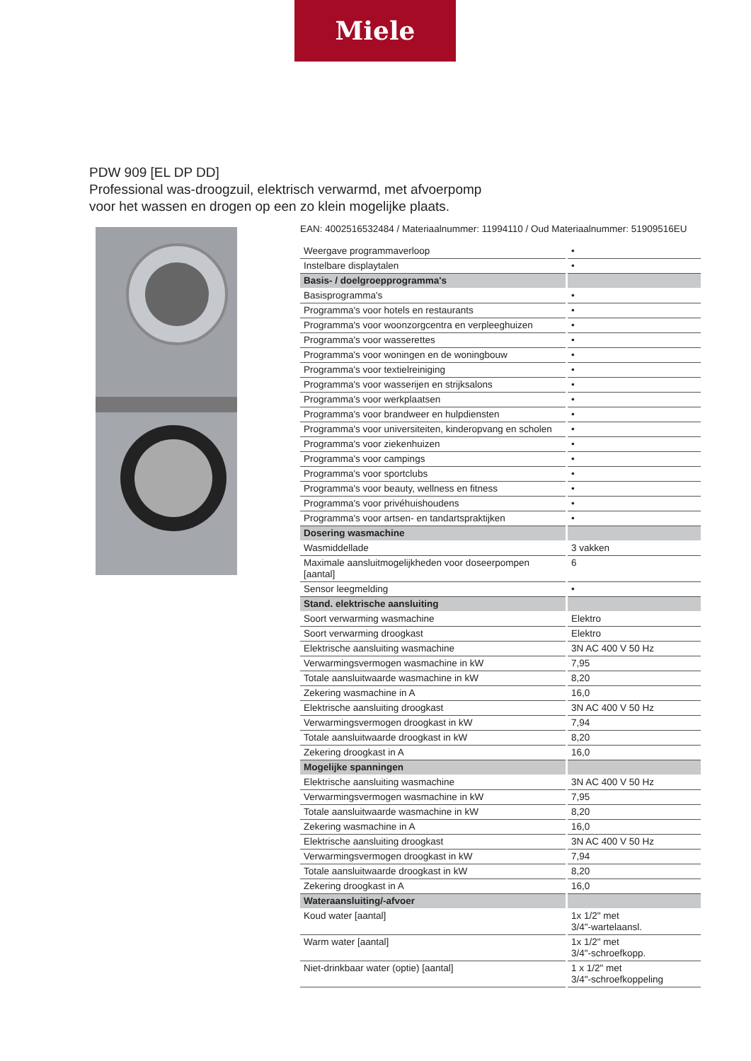Miele
PDW 909 [EL DP DD]
Professional was-droogzuil, elektrisch verwarmd, met afvoerpomp
voor het wassen en drogen op een zo klein mogelijke plaats.
EAN: 4002516532484 / Materiaalnummer: 11994110 / Oud Materiaalnummer: 51909516EU
| Weergave programmaverloop | • |
| Instelbare displaytalen | • |
| Basis- / doelgroepprogramma's | |
| Basisprogramma's | • |
| Programma's voor hotels en restaurants | • |
| Programma's voor woonzorgcentra en verpleeghuizen | • |
| Programma's voor wasserettes | • |
| Programma's voor woningen en de woningbouw | • |
| Programma's voor textielreiniging | • |
| Programma's voor wasserijen en strijksalons | • |
| Programma's voor werkplaatsen | • |
| Programma's voor brandweer en hulpdiensten | • |
| Programma's voor universiteiten, kinderopvang en scholen | • |
| Programma's voor ziekenhuizen | • |
| Programma's voor campings | • |
| Programma's voor sportclubs | • |
| Programma's voor beauty, wellness en fitness | • |
| Programma's voor privéhuishoudens | • |
| Programma's voor artsen- en tandartspraktijken | • |
| Dosering wasmachine | |
| Wasmiddellade | 3 vakken |
| Maximale aansluitmogelijkheden voor doseerpompen [aantal] | 6 |
| Sensor leegmelding | • |
| Stand. elektrische aansluiting | |
| Soort verwarming wasmachine | Elektro |
| Soort verwarming droogkast | Elektro |
| Elektrische aansluiting wasmachine | 3N AC 400 V 50 Hz |
| Verwarmingsvermogen wasmachine in kW | 7,95 |
| Totale aansluitwaarde wasmachine in kW | 8,20 |
| Zekering wasmachine in A | 16,0 |
| Elektrische aansluiting droogkast | 3N AC 400 V 50 Hz |
| Verwarmingsvermogen droogkast in kW | 7,94 |
| Totale aansluitwaarde droogkast in kW | 8,20 |
| Zekering droogkast in A | 16,0 |
| Mogelijke spanningen | |
| Elektrische aansluiting wasmachine | 3N AC 400 V 50 Hz |
| Verwarmingsvermogen wasmachine in kW | 7,95 |
| Totale aansluitwaarde wasmachine in kW | 8,20 |
| Zekering wasmachine in A | 16,0 |
| Elektrische aansluiting droogkast | 3N AC 400 V 50 Hz |
| Verwarmingsvermogen droogkast in kW | 7,94 |
| Totale aansluitwaarde droogkast in kW | 8,20 |
| Zekering droogkast in A | 16,0 |
| Wateraansluiting/-afvoer | |
| Koud water [aantal] | 1x 1/2" met 3/4"-wartelaansl. |
| Warm water [aantal] | 1x 1/2" met 3/4"-schroefkopp. |
| Niet-drinkbaar water (optie) [aantal] | 1 x 1/2" met 3/4"-schroefkoppeling |